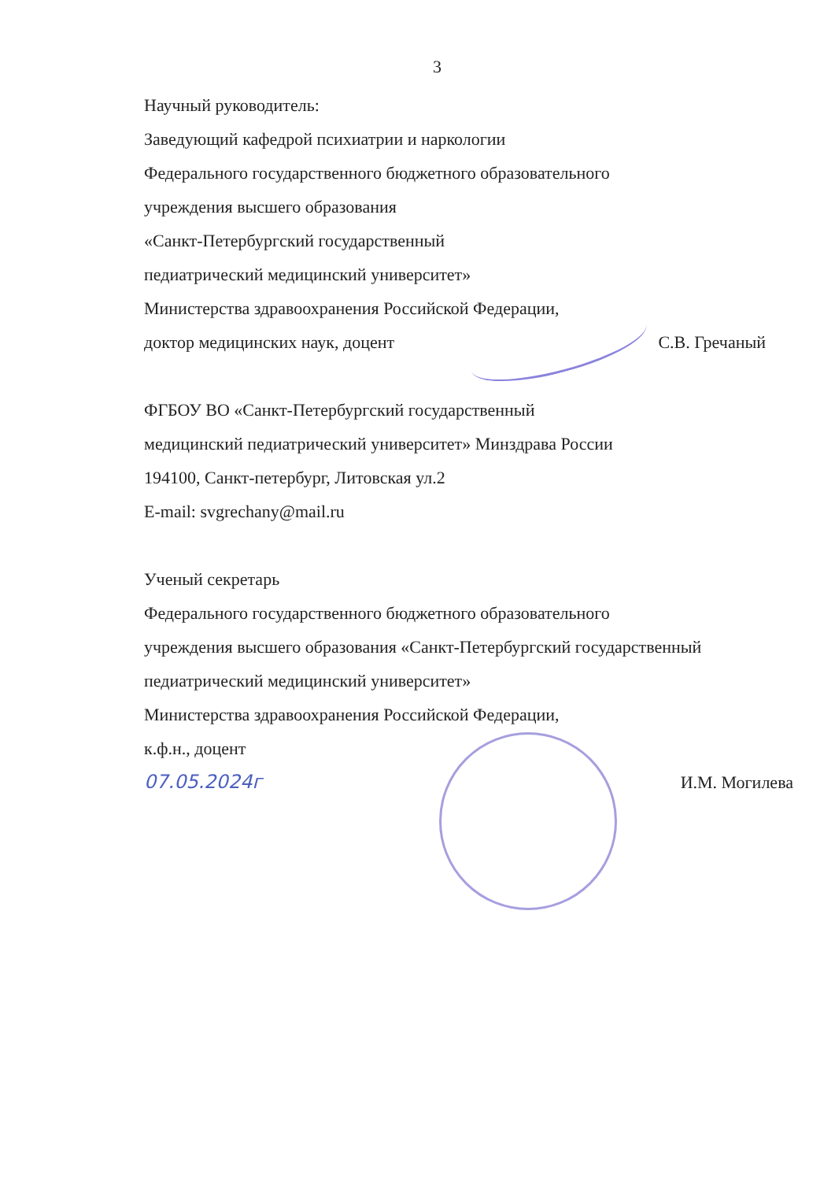3
Научный руководитель:
Заведующий кафедрой психиатрии и наркологии
Федерального государственного бюджетного образовательного
учреждения высшего образования
«Санкт-Петербургский государственный
педиатрический медицинский университет»
Министерства здравоохранения Российской Федерации,
доктор медицинских наук, доцент
С.В. Гречаный
ФГБОУ ВО «Санкт-Петербургский государственный
медицинский педиатрический университет» Минздрава России
194100, Санкт-петербург, Литовская ул.2
E-mail: svgrechany@mail.ru
Ученый секретарь
Федерального государственного бюджетного образовательного
учреждения высшего образования «Санкт-Петербургский государственный
педиатрический медицинский университет»
Министерства здравоохранения Российской Федерации,
к.ф.н., доцент
07.05.2024г И.М. Могилева